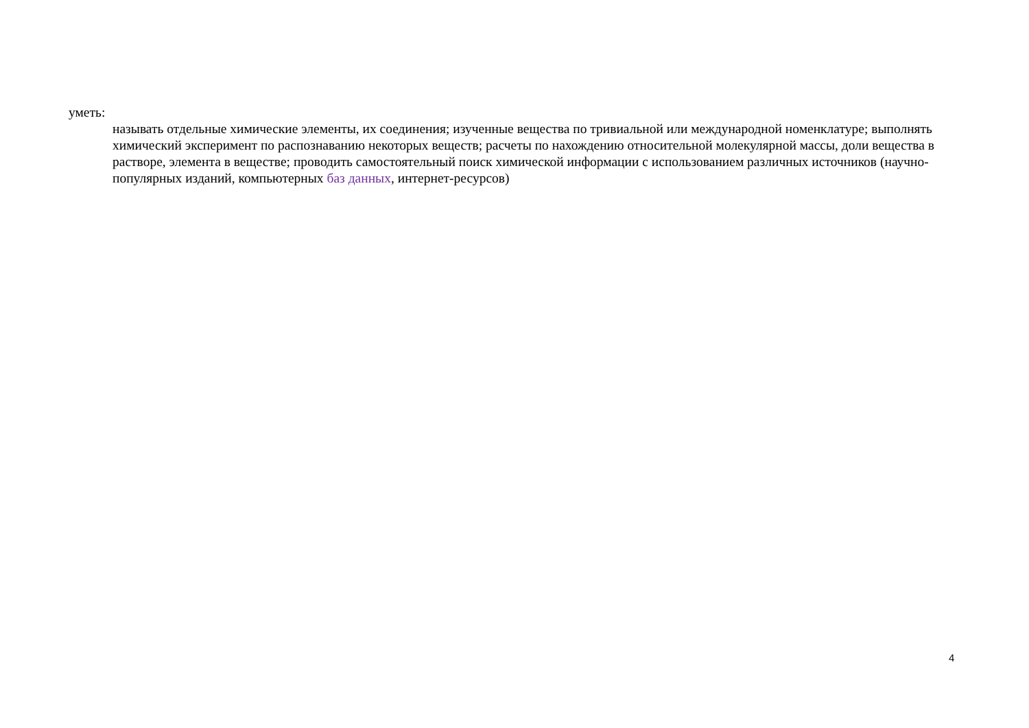уметь:
называть отдельные химические элементы, их соединения; изученные вещества по тривиальной или международной номенклатуре; выполнять химический эксперимент по распознаванию некоторых веществ; расчеты по нахождению относительной молекулярной массы, доли вещества в растворе, элемента в веществе; проводить самостоятельный поиск химической информации с использованием различных источников (научно-популярных изданий, компьютерных баз данных, интернет-ресурсов)
4